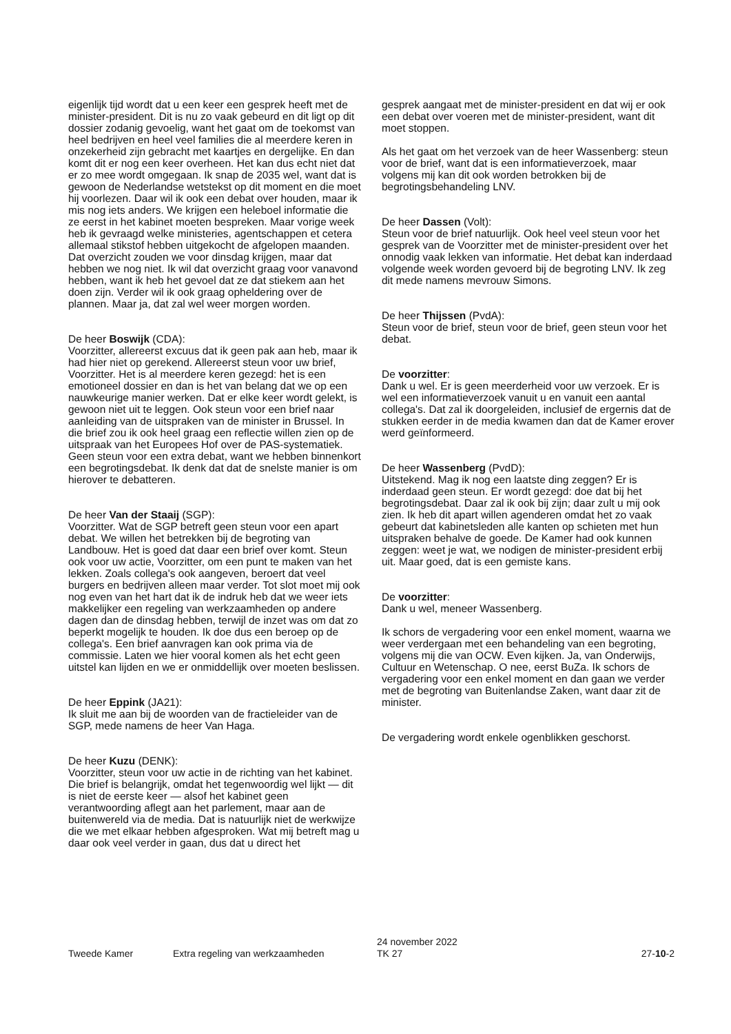eigenlijk tijd wordt dat u een keer een gesprek heeft met de minister-president. Dit is nu zo vaak gebeurd en dit ligt op dit dossier zodanig gevoelig, want het gaat om de toekomst van heel bedrijven en heel veel families die al meerdere keren in onzekerheid zijn gebracht met kaartjes en dergelijke. En dan komt dit er nog een keer overheen. Het kan dus echt niet dat er zo mee wordt omgegaan. Ik snap de 2035 wel, want dat is gewoon de Nederlandse wetstekst op dit moment en die moet hij voorlezen. Daar wil ik ook een debat over houden, maar ik mis nog iets anders. We krijgen een heleboel informatie die ze eerst in het kabinet moeten bespreken. Maar vorige week heb ik gevraagd welke ministeries, agentschappen et cetera allemaal stikstof hebben uitgekocht de afgelopen maanden. Dat overzicht zouden we voor dinsdag krijgen, maar dat hebben we nog niet. Ik wil dat overzicht graag voor vanavond hebben, want ik heb het gevoel dat ze dat stiekem aan het doen zijn. Verder wil ik ook graag opheldering over de plannen. Maar ja, dat zal wel weer morgen worden.
De heer Boswijk (CDA):
Voorzitter, allereerst excuus dat ik geen pak aan heb, maar ik had hier niet op gerekend. Allereerst steun voor uw brief, Voorzitter. Het is al meerdere keren gezegd: het is een emotioneel dossier en dan is het van belang dat we op een nauwkeurige manier werken. Dat er elke keer wordt gelekt, is gewoon niet uit te leggen. Ook steun voor een brief naar aanleiding van de uitspraken van de minister in Brussel. In die brief zou ik ook heel graag een reflectie willen zien op de uitspraak van het Europees Hof over de PAS-systematiek. Geen steun voor een extra debat, want we hebben binnenkort een begrotingsdebat. Ik denk dat dat de snelste manier is om hierover te debatteren.
De heer Van der Staaij (SGP):
Voorzitter. Wat de SGP betreft geen steun voor een apart debat. We willen het betrekken bij de begroting van Landbouw. Het is goed dat daar een brief over komt. Steun ook voor uw actie, Voorzitter, om een punt te maken van het lekken. Zoals collega's ook aangeven, beroert dat veel burgers en bedrijven alleen maar verder. Tot slot moet mij ook nog even van het hart dat ik de indruk heb dat we weer iets makkelijker een regeling van werkzaamheden op andere dagen dan de dinsdag hebben, terwijl de inzet was om dat zo beperkt mogelijk te houden. Ik doe dus een beroep op de collega's. Een brief aanvragen kan ook prima via de commissie. Laten we hier vooral komen als het echt geen uitstel kan lijden en we er onmiddellijk over moeten beslissen.
De heer Eppink (JA21):
Ik sluit me aan bij de woorden van de fractieleider van de SGP, mede namens de heer Van Haga.
De heer Kuzu (DENK):
Voorzitter, steun voor uw actie in de richting van het kabinet. Die brief is belangrijk, omdat het tegenwoordig wel lijkt — dit is niet de eerste keer — alsof het kabinet geen verantwoording aflegt aan het parlement, maar aan de buitenwereld via de media. Dat is natuurlijk niet de werkwijze die we met elkaar hebben afgesproken. Wat mij betreft mag u daar ook veel verder in gaan, dus dat u direct het
gesprek aangaat met de minister-president en dat wij er ook een debat over voeren met de minister-president, want dit moet stoppen.
Als het gaat om het verzoek van de heer Wassenberg: steun voor de brief, want dat is een informatieverzoek, maar volgens mij kan dit ook worden betrokken bij de begrotingsbehandeling LNV.
De heer Dassen (Volt):
Steun voor de brief natuurlijk. Ook heel veel steun voor het gesprek van de Voorzitter met de minister-president over het onnodig vaak lekken van informatie. Het debat kan inderdaad volgende week worden gevoerd bij de begroting LNV. Ik zeg dit mede namens mevrouw Simons.
De heer Thijssen (PvdA):
Steun voor de brief, steun voor de brief, geen steun voor het debat.
De voorzitter:
Dank u wel. Er is geen meerderheid voor uw verzoek. Er is wel een informatieverzoek vanuit u en vanuit een aantal collega's. Dat zal ik doorgeleiden, inclusief de ergernis dat de stukken eerder in de media kwamen dan dat de Kamer erover werd geïnformeerd.
De heer Wassenberg (PvdD):
Uitstekend. Mag ik nog een laatste ding zeggen? Er is inderdaad geen steun. Er wordt gezegd: doe dat bij het begrotingsdebat. Daar zal ik ook bij zijn; daar zult u mij ook zien. Ik heb dit apart willen agenderen omdat het zo vaak gebeurt dat kabinetsleden alle kanten op schieten met hun uitspraken behalve de goede. De Kamer had ook kunnen zeggen: weet je wat, we nodigen de minister-president erbij uit. Maar goed, dat is een gemiste kans.
De voorzitter:
Dank u wel, meneer Wassenberg.
Ik schors de vergadering voor een enkel moment, waarna we weer verdergaan met een behandeling van een begroting, volgens mij die van OCW. Even kijken. Ja, van Onderwijs, Cultuur en Wetenschap. O nee, eerst BuZa. Ik schors de vergadering voor een enkel moment en dan gaan we verder met de begroting van Buitenlandse Zaken, want daar zit de minister.
De vergadering wordt enkele ogenblikken geschorst.
Tweede Kamer Extra regeling van werkzaamheden
24 november 2022
TK 27
27-10-2